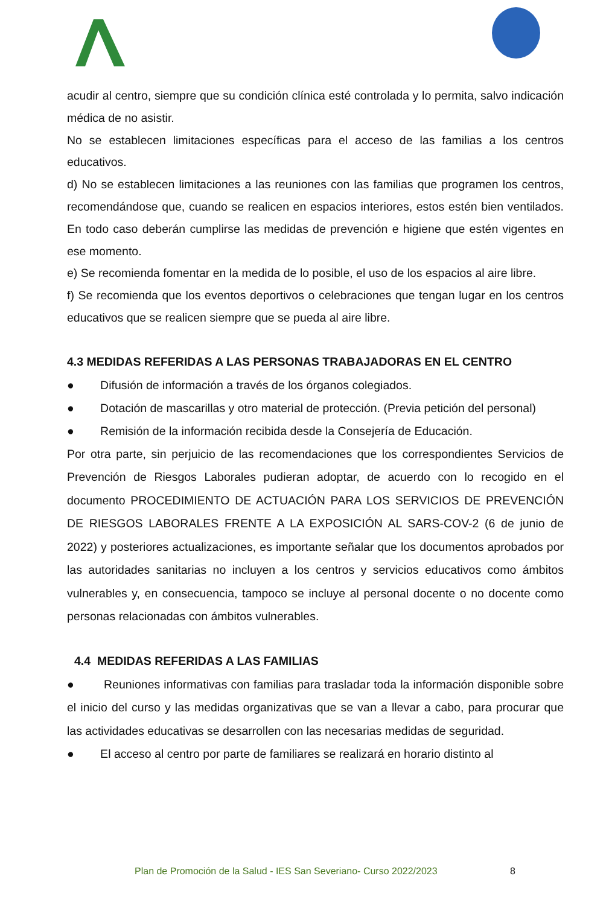acudir al centro, siempre que su condición clínica esté controlada y lo permita, salvo indicación médica de no asistir.
No se establecen limitaciones específicas para el acceso de las familias a los centros educativos.
d) No se establecen limitaciones a las reuniones con las familias que programen los centros, recomendándose que, cuando se realicen en espacios interiores, estos estén bien ventilados. En todo caso deberán cumplirse las medidas de prevención e higiene que estén vigentes en ese momento.
e) Se recomienda fomentar en la medida de lo posible, el uso de los espacios al aire libre.
f) Se recomienda que los eventos deportivos o celebraciones que tengan lugar en los centros educativos que se realicen siempre que se pueda al aire libre.
4.3 MEDIDAS REFERIDAS A LAS PERSONAS TRABAJADORAS EN EL CENTRO
● Difusión de información a través de los órganos colegiados.
● Dotación de mascarillas y otro material de protección. (Previa petición del personal)
● Remisión de la información recibida desde la Consejería de Educación.
Por otra parte, sin perjuicio de las recomendaciones que los correspondientes Servicios de Prevención de Riesgos Laborales pudieran adoptar, de acuerdo con lo recogido en el documento PROCEDIMIENTO DE ACTUACIÓN PARA LOS SERVICIOS DE PREVENCIÓN DE RIESGOS LABORALES FRENTE A LA EXPOSICIÓN AL SARS-COV-2 (6 de junio de 2022) y posteriores actualizaciones, es importante señalar que los documentos aprobados por las autoridades sanitarias no incluyen a los centros y servicios educativos como ámbitos vulnerables y, en consecuencia, tampoco se incluye al personal docente o no docente como personas relacionadas con ámbitos vulnerables.
4.4 MEDIDAS REFERIDAS A LAS FAMILIAS
● Reuniones informativas con familias para trasladar toda la información disponible sobre el inicio del curso y las medidas organizativas que se van a llevar a cabo, para procurar que las actividades educativas se desarrollen con las necesarias medidas de seguridad.
● El acceso al centro por parte de familiares se realizará en horario distinto al
Plan de Promoción de la Salud - IES San Severiano- Curso 2022/2023
8